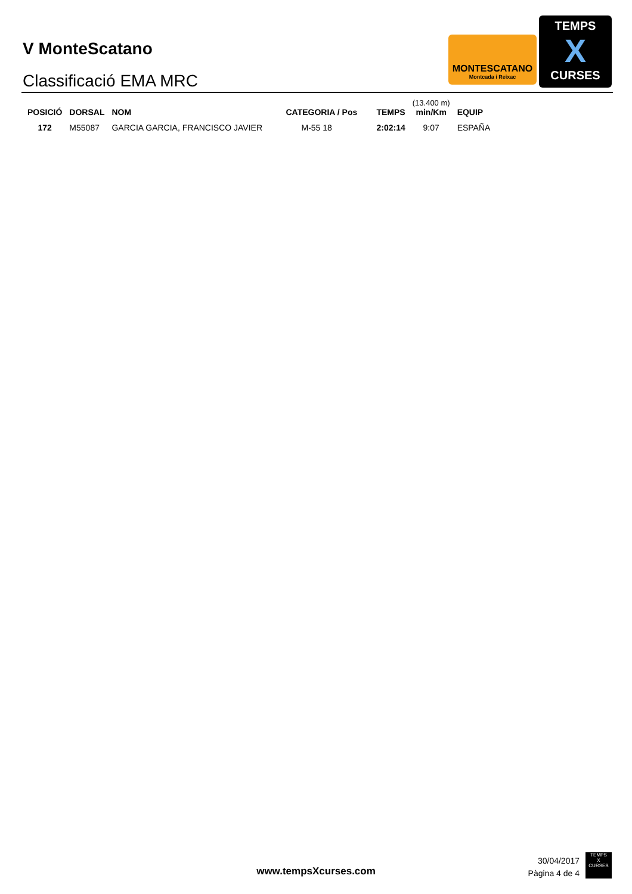V MonteScatano
Classificació EMA MRC
MONTESCATANO
Montcada i Reixac
TEMPS
X
CURSES
| POSICIÓ | DORSAL | NOM | CATEGORIA / Pos | TEMPS | (13.400 m) min/Km | EQUIP |
| --- | --- | --- | --- | --- | --- | --- |
| 172 | M55087 | GARCIA GARCIA, FRANCISCO JAVIER | M-55 18 | 2:02:14 | 9:07 | ESPAÑA |
www.tempsXcurses.com
30/04/2017
Pàgina 4 de 4
TEMPS
X
CURSES